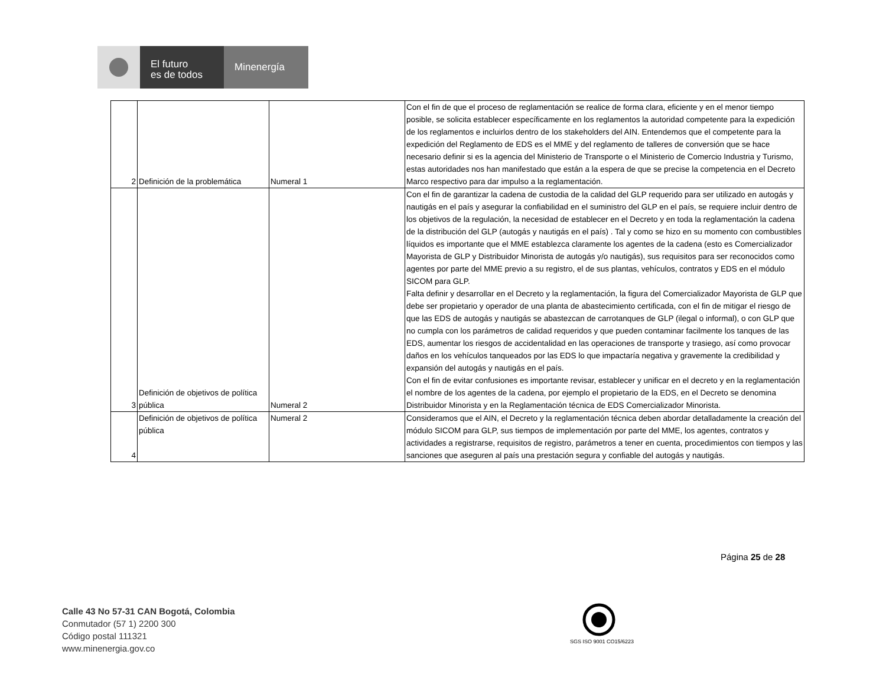El futuro
es de todos
Minenergía
| 2 | Definición de la problemática | Numeral 1 | Con el fin de que el proceso de reglamentación se realice de forma clara, eficiente y en el menor tiempo posible, se solicita establecer específicamente en los reglamentos la autoridad competente para la expedición de los reglamentos e incluirlos dentro de los stakeholders del AIN. Entendemos que el competente para la expedición del Reglamento de EDS es el MME y del reglamento de talleres de conversión que se hace necesario definir si es la agencia del Ministerio de Transporte o el Ministerio de Comercio Industria y Turismo, estas autoridades nos han manifestado que están a la espera de que se precise la competencia en el Decreto Marco respectivo para dar impulso a la reglamentación. |
| 3 | Definición de objetivos de política pública | Numeral 2 | Con el fin de garantizar la cadena de custodia de la calidad del GLP requerido para ser utilizado en autogás y nautigás en el país y asegurar la confiabilidad en el suministro del GLP en el país, se requiere incluir dentro de los objetivos de la regulación, la necesidad de establecer en el Decreto y en toda la reglamentación la cadena de la distribución del GLP (autogás y nautigás en el país) . Tal y como se hizo en su momento con combustibles líquidos es importante que el MME establezca claramente los agentes de la cadena (esto es Comercializador Mayorista de GLP y Distribuidor Minorista de autogás y/o nautigás), sus requisitos para ser reconocidos como agentes por parte del MME previo a su registro, el de sus plantas, vehículos, contratos y EDS en el módulo SICOM para GLP. Falta definir y desarrollar en el Decreto y la reglamentación, la figura del Comercializador Mayorista de GLP que debe ser propietario y operador de una planta de abastecimiento certificada, con el fin de mitigar el riesgo de que las EDS de autogás y nautigás se abastezcan de carrotanques de GLP (ilegal o informal), o con GLP que no cumpla con los parámetros de calidad requeridos y que pueden contaminar facilmente los tanques de las EDS, aumentar los riesgos de accidentalidad en las operaciones de transporte y trasiego, así como provocar daños en los vehículos tanqueados por las EDS lo que impactaría negativa y gravemente la credibilidad y expansión del autogás y nautigás en el país. Con el fin de evitar confusiones es importante revisar, establecer y unificar en el decreto y en la reglamentación el nombre de los agentes de la cadena, por ejemplo el propietario de la EDS, en el Decreto se denomina Distribuidor Minorista y en la Reglamentación técnica de EDS Comercializador Minorista. |
| 4 | Definición de objetivos de política pública | Numeral 2 | Consideramos que el AIN, el Decreto y la reglamentación técnica deben abordar detalladamente la creación del módulo SICOM para GLP, sus tiempos de implementación por parte del MME, los agentes, contratos y actividades a registrarse, requisitos de registro, parámetros a tener en cuenta, procedimientos con tiempos y las sanciones que aseguren al país una prestación segura y confiable del autogás y nautigás. |
Página 25 de 28
Calle 43 No 57-31 CAN Bogotá, Colombia
Conmutador (57 1) 2200 300
Código postal 111321
www.minenergia.gov.co
SGS ISO 9001 CO15/6223